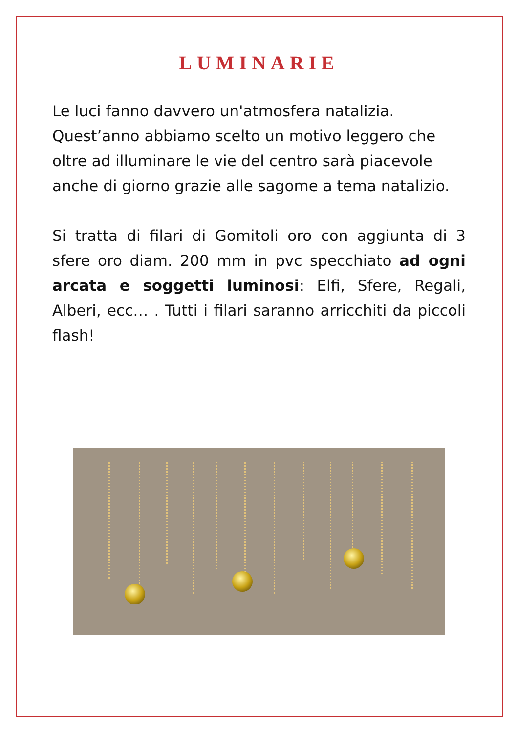LUMINARIE
Le luci fanno davvero un'atmosfera natalizia. Quest’anno abbiamo scelto un motivo leggero che oltre ad illuminare le vie del centro sarà piacevole anche di giorno grazie alle sagome a tema natalizio.
Si tratta di filari di Gomitoli oro con aggiunta di 3 sfere oro diam. 200 mm in pvc specchiato ad ogni arcata e soggetti luminosi: Elfi, Sfere, Regali, Alberi, ecc… . Tutti i filari saranno arricchiti da piccoli flash!